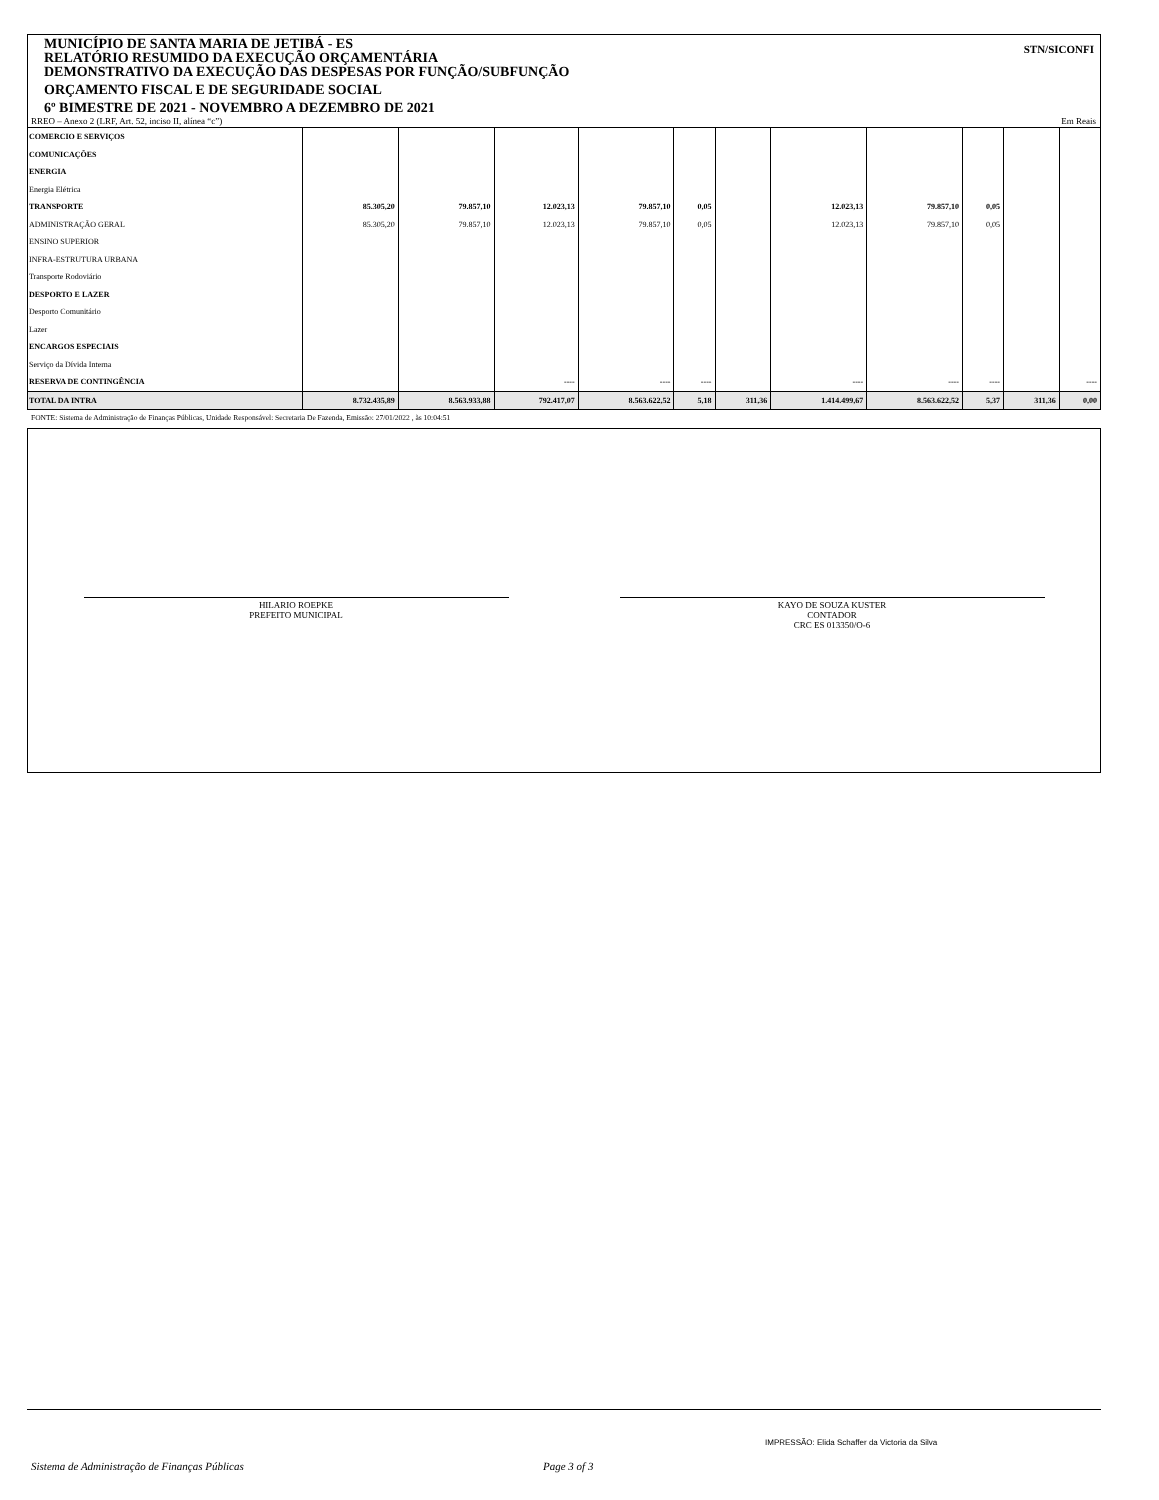MUNICÍPIO DE SANTA MARIA DE JETIBÁ - ES
RELATÓRIO RESUMIDO DA EXECUÇÃO ORÇAMENTÁRIA
DEMONSTRATIVO DA EXECUÇÃO DAS DESPESAS POR FUNÇÃO/SUBFUNÇÃO
ORÇAMENTO FISCAL E DE SEGURIDADE SOCIAL
6º BIMESTRE DE 2021 - NOVEMBRO A DEZEMBRO DE 2021
STN/SICONFI
RREO – Anexo 2 (LRF, Art. 52, inciso II, alínea “c”) Em Reais
| COMERCIO E SERVIÇOS | | | | | | | | | | | |
| COMUNICAÇÕES | | | | | | | | | | | |
| ENERGIA | | | | | | | | | | | |
| Energia Elétrica | | | | | | | | | | | |
| TRANSPORTE | 85.305,20 | 79.857,10 | 12.023,13 | 79.857,10 | 0,05 | | 12.023,13 | 79.857,10 | 0,05 | | |
| ADMINISTRAÇÃO GERAL | 85.305,20 | 79.857,10 | 12.023,13 | 79.857,10 | 0,05 | | 12.023,13 | 79.857,10 | 0,05 | | |
| ENSINO SUPERIOR | | | | | | | | | | | |
| INFRA-ESTRUTURA URBANA | | | | | | | | | | | |
| Transporte Rodoviário | | | | | | | | | | | |
| DESPORTO E LAZER | | | | | | | | | | | |
| Desporto Comunitário | | | | | | | | | | | |
| Lazer | | | | | | | | | | | |
| ENCARGOS ESPECIAIS | | | | | | | | | | | |
| Serviço da Dívida Interna | | | | | | | | | | | |
| RESERVA DE CONTINGÊNCIA | | | ---- | ---- | ---- | | ---- | ---- | ---- | | ---- |
| TOTAL DA INTRA | 8.732.435,89 | 8.563.933,88 | 792.417,07 | 8.563.622,52 | 5,18 | 311,36 | 1.414.499,67 | 8.563.622,52 | 5,37 | 311,36 | 0,00 |
FONTE: Sistema de Administração de Finanças Públicas, Unidade Responsável: Secretaria De Fazenda, Emissão: 27/01/2022 , às 10:04:51
HILARIO ROEPKE
PREFEITO MUNICIPAL
KAYO DE SOUZA KUSTER
CONTADOR
CRC ES 013350/O-6
IMPRESSÃO: Elida Schaffer da Victoria da Silva
Sistema de Administração de Finanças Públicas
Page 3 of 3